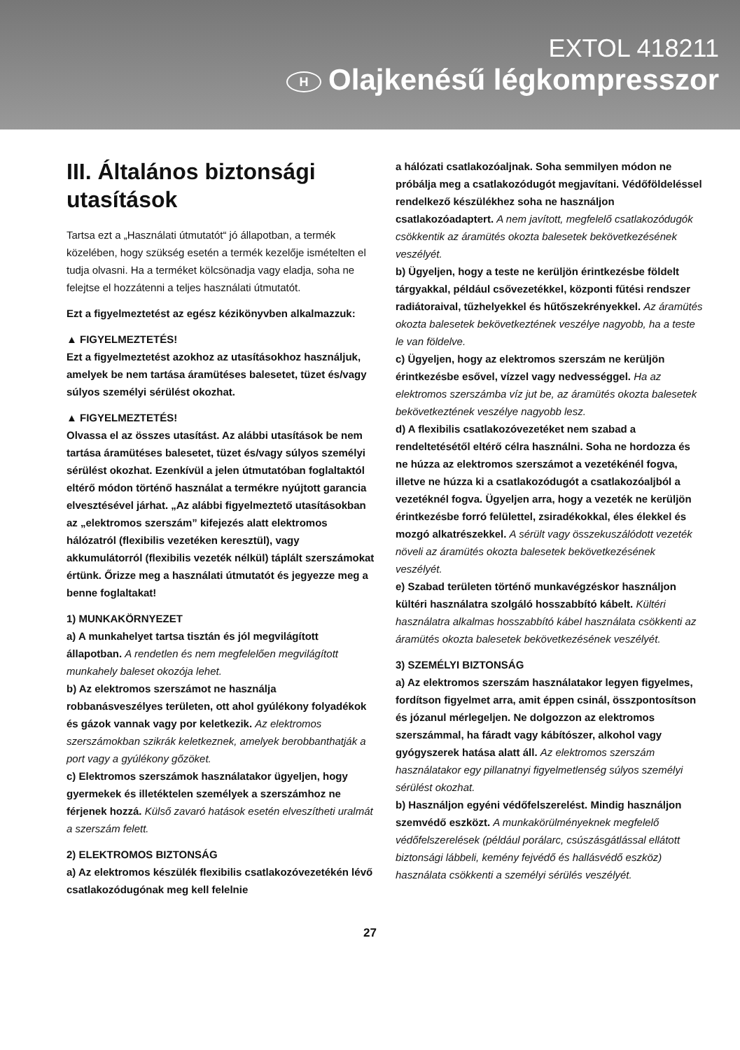EXTOL 418211
H Olajkenésű légkompresszor
III. Általános biztonsági utasítások
Tartsa ezt a „Használati útmutatót“ jó állapotban, a termék közelében, hogy szükség esetén a termék kezelője ismételten el tudja olvasni. Ha a terméket kölcsönadja vagy eladja, soha ne felejtse el hozzátenni a teljes használati útmutatót.
Ezt a figyelmeztetést az egész kézikönyvben alkalmazzuk:
▲ FIGYELMEZTETÉS!
Ezt a figyelmeztetést azokhoz az utasításokhoz használjuk, amelyek be nem tartása áramütéses balesetet, tüzet és/vagy súlyos személyi sérülést okozhat.
▲ FIGYELMEZTETÉS!
Olvassa el az összes utasítást. Az alábbi utasítások be nem tartása áramütéses balesetet, tüzet és/vagy súlyos személyi sérülést okozhat. Ezenkívül a jelen útmutatóban foglaltaktól eltérő módon történő használat a termékre nyújtott garancia elvesztésével járhat. „Az alábbi figyelmeztető utasításokban az „elektromos szerszám” kifejezés alatt elektromos hálózatról (flexibilis vezetéken keresztül), vagy akkumulátorról (flexibilis vezeték nélkül) táplált szerszámokat értünk. Őrizze meg a használati útmutatót és jegyezze meg a benne foglaltakat!
1) MUNKAKÖRNYEZET
a) A munkahelyet tartsa tisztán és jól megvilágított állapotban. A rendetlen és nem megfelelően megvilágított munkahely baleset okozója lehet.
b) Az elektromos szerszámot ne használja robbanásveszélyes területen, ott ahol gyúlékony folyadékok és gázok vannak vagy por keletkezik. Az elektromos szerszámokban szikrák keletkeznek, amelyek berobbanthatják a port vagy a gyúlékony gőzöket.
c) Elektromos szerszámok használatakor ügyeljen, hogy gyermekek és illetéktelen személyek a szerszámhoz ne férjenek hozzá. Külső zavaró hatások esetén elveszítheti uralmát a szerszám felett.
2) ELEKTROMOS BIZTONSÁG
a) Az elektromos készülék flexibilis csatlakozóvezetékén lévő csatlakozódugónak meg kell felelnie
a hálózati csatlakozóaljnak. Soha semmilyen módon ne próbálja meg a csatlakozódugót megjavítani. Védőföldeléssel rendelkező készülékhez soha ne használjon csatlakozóadaptert. A nem javított, megfelelő csatlakozódugók csökkentik az áramütés okozta balesetek bekövetkezésének veszélyét.
b) Ügyeljen, hogy a teste ne kerüljön érintkezésbe földelt tárgyakkal, például csővezetékkel, központi fűtési rendszer radiátoraival, tűzhelyekkel és hűtőszekrényekkel. Az áramütés okozta balesetek bekövetkeztének veszélye nagyobb, ha a teste le van földelve.
c) Ügyeljen, hogy az elektromos szerszám ne kerüljön érintkezésbe esővel, vízzel vagy nedvességgel. Ha az elektromos szerszámba víz jut be, az áramütés okozta balesetek bekövetkeztének veszélye nagyobb lesz.
d) A flexibilis csatlakozóvezetéket nem szabad a rendeltetésétől eltérő célra használni. Soha ne hordozza és ne húzza az elektromos szerszámot a vezetékénél fogva, illetve ne húzza ki a csatlakozódugót a csatlakozóaljból a vezetéknél fogva. Ügyeljen arra, hogy a vezeték ne kerüljön érintkezésbe forró felülettel, zsiradékokkal, éles élekkel és mozgó alkatrészekkel. A sérült vagy összekuszálódott vezeték növeli az áramütés okozta balesetek bekövetkezésének veszélyét.
e) Szabad területen történő munkavégzéskor használjon kültéri használatra szolgáló hosszabbító kábelt. Kültéri használatra alkalmas hosszabbító kábel használata csökkenti az áramütés okozta balesetek bekövetkezésének veszélyét.
3) SZEMÉLYI BIZTONSÁG
a) Az elektromos szerszám használatakor legyen figyelmes, fordítson figyelmet arra, amit éppen csinál, összpontosítson és józanul mérlegeljen. Ne dolgozzon az elektromos szerszámmal, ha fáradt vagy kábítószer, alkohol vagy gyógyszerek hatása alatt áll. Az elektromos szerszám használatakor egy pillanatnyi figyelmetlenség súlyos személyi sérülést okozhat.
b) Használjon egyéni védőfelszerelést. Mindig használjon szemvédő eszközt. A munkakörülményeknek megfelelő védőfelszerelések (például porálarc, csúszásgátlással ellátott biztonsági lábbeli, kemény fejvédő és hallásvédő eszköz) használata csökkenti a személyi sérülés veszélyét.
27